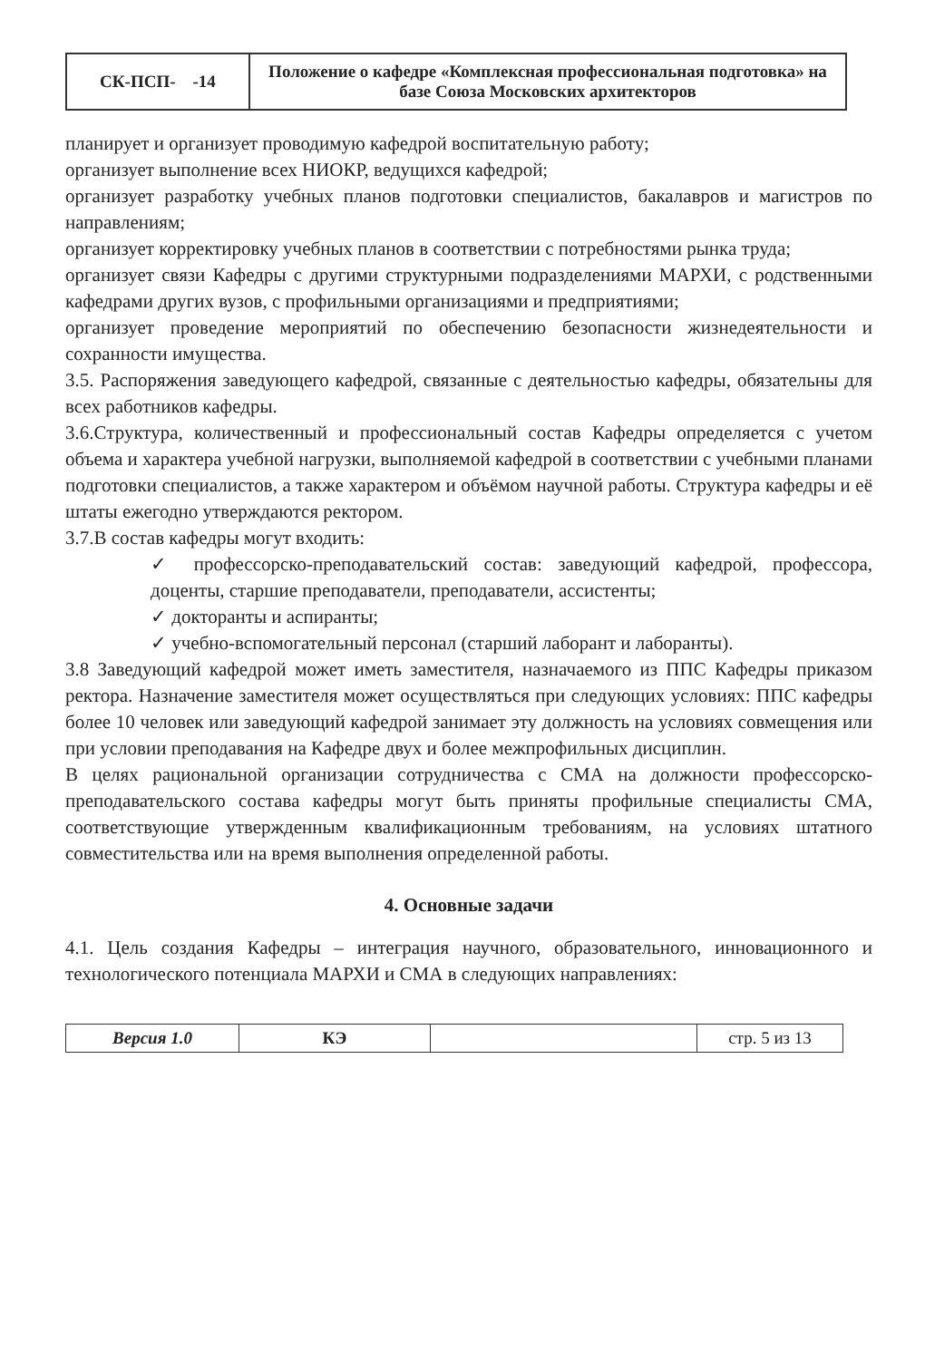| СК-ПСП- -14 | Положение о кафедре «Комплексная профессиональная подготовка» на базе Союза Московских архитекторов |
планирует и организует проводимую кафедрой воспитательную работу;
организует выполнение всех НИОКР, ведущихся кафедрой;
организует разработку учебных планов подготовки специалистов, бакалавров и магистров по направлениям;
организует корректировку учебных планов в соответствии с потребностями рынка труда;
организует связи Кафедры с другими структурными подразделениями МАРХИ, с родственными кафедрами других вузов, с профильными организациями и предприятиями;
организует проведение мероприятий по обеспечению безопасности жизнедеятельности и сохранности имущества.
3.5. Распоряжения заведующего кафедрой, связанные с деятельностью кафедры, обязательны для всех работников кафедры.
3.6.Структура, количественный и профессиональный состав Кафедры определяется с учетом объема и характера учебной нагрузки, выполняемой кафедрой в соответствии с учебными планами подготовки специалистов, а также характером и объёмом научной работы. Структура кафедры и её штаты ежегодно утверждаются ректором.
3.7.В состав кафедры могут входить:
✓ профессорско-преподавательский состав: заведующий кафедрой, профессора, доценты, старшие преподаватели, преподаватели, ассистенты;
✓ докторанты и аспиранты;
✓ учебно-вспомогательный персонал (старший лаборант и лаборанты).
3.8 Заведующий кафедрой может иметь заместителя, назначаемого из ППС Кафедры приказом ректора. Назначение заместителя может осуществляться при следующих условиях: ППС кафедры более 10 человек или заведующий кафедрой занимает эту должность на условиях совмещения или при условии преподавания на Кафедре двух и более межпрофильных дисциплин.
В целях рациональной организации сотрудничества с СМА на должности профессорско-преподавательского состава кафедры могут быть приняты профильные специалисты СМА, соответствующие утвержденным квалификационным требованиям, на условиях штатного совместительства или на время выполнения определенной работы.
4. Основные задачи
4.1. Цель создания Кафедры – интеграция научного, образовательного, инновационного и технологического потенциала МАРХИ и СМА в следующих направлениях:
| Версия 1.0 | КЭ | | стр. 5 из 13 |